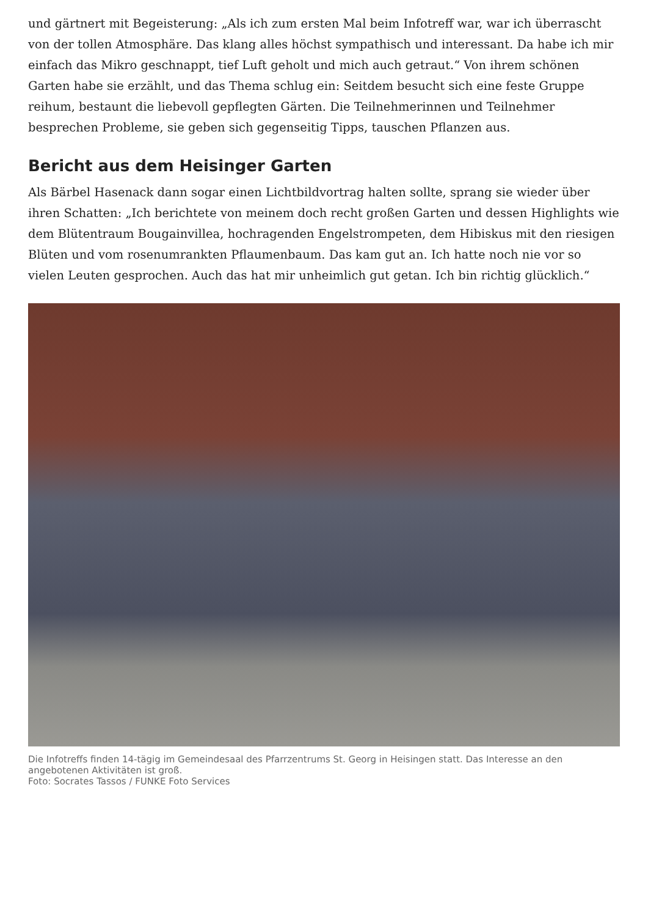und gärtnert mit Begeisterung: „Als ich zum ersten Mal beim Infotreff war, war ich überrascht von der tollen Atmosphäre. Das klang alles höchst sympathisch und interessant. Da habe ich mir einfach das Mikro geschnappt, tief Luft geholt und mich auch getraut.“ Von ihrem schönen Garten habe sie erzählt, und das Thema schlug ein: Seitdem besucht sich eine feste Gruppe reihum, bestaunt die liebevoll gepflegten Gärten. Die Teilnehmerinnen und Teilnehmer besprechen Probleme, sie geben sich gegenseitig Tipps, tauschen Pflanzen aus.
Bericht aus dem Heisinger Garten
Als Bärbel Hasenack dann sogar einen Lichtbildvortrag halten sollte, sprang sie wieder über ihren Schatten: „Ich berichtete von meinem doch recht großen Garten und dessen Highlights wie dem Blütentraum Bougainvillea, hochragenden Engelstrompeten, dem Hibiskus mit den riesigen Blüten und vom rosenumrankten Pflaumenbaum. Das kam gut an. Ich hatte noch nie vor so vielen Leuten gesprochen. Auch das hat mir unheimlich gut getan. Ich bin richtig glücklich.“
Die Infotreffs finden 14-tägig im Gemeindesaal des Pfarrzentrums St. Georg in Heisingen statt. Das Interesse an den angebotenen Aktivitäten ist groß.
Foto: Socrates Tassos / FUNKE Foto Services